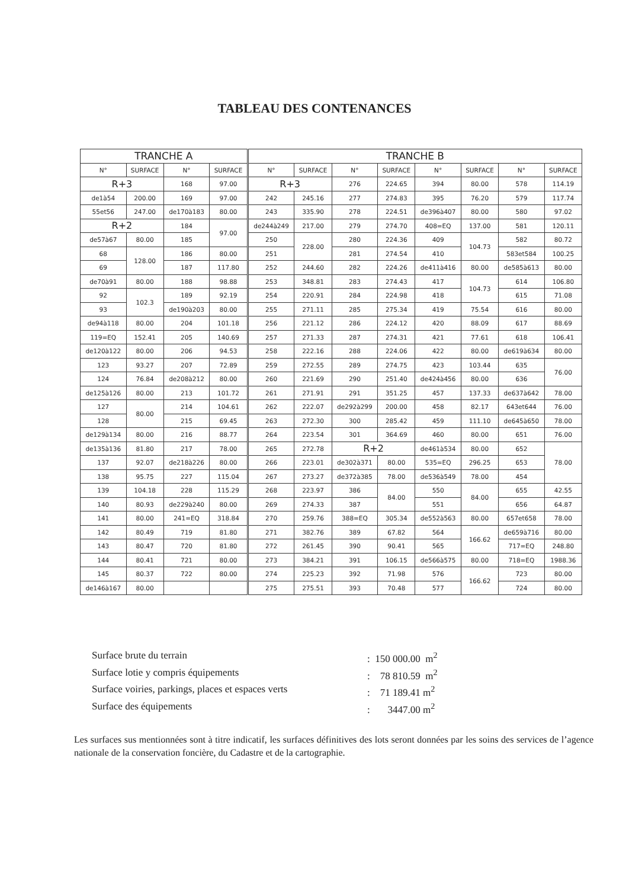TABLEAU DES CONTENANCES
| TRANCHE A | | | | TRANCHE B | | | | | | | |
| --- | --- | --- | --- | --- | --- | --- | --- | --- | --- | --- | --- |
| N° | SURFACE | N° | SURFACE | N° | SURFACE | N° | SURFACE | N° | SURFACE | N° | SURFACE |
| R+3 | | 168 | 97.00 | R+3 | | 276 | 224.65 | 394 | 80.00 | 578 | 114.19 |
| de1à54 | 200.00 | 169 | 97.00 | 242 | 245.16 | 277 | 274.83 | 395 | 76.20 | 579 | 117.74 |
| 55et56 | 247.00 | de170à183 | 80.00 | 243 | 335.90 | 278 | 224.51 | de396à407 | 80.00 | 580 | 97.02 |
| R+2 | | 184 | 97.00 | de244à249 | 217.00 | 279 | 274.70 | 408=EQ | 137.00 | 581 | 120.11 |
| de57à67 | 80.00 | 185 | | 250 | 228.00 | 280 | 224.36 | 409 | 104.73 | 582 | 80.72 |
| 68 | 128.00 | 186 | 80.00 | 251 | | 281 | 274.54 | 410 | | 583et584 | 100.25 |
| 69 | | 187 | 117.80 | 252 | 244.60 | 282 | 224.26 | de411à416 | 80.00 | de585à613 | 80.00 |
| de70à91 | 80.00 | 188 | 98.88 | 253 | 348.81 | 283 | 274.43 | 417 | 104.73 | 614 | 106.80 |
| 92 | 102.3 | 189 | 92.19 | 254 | 220.91 | 284 | 224.98 | 418 | | 615 | 71.08 |
| 93 | | de190à203 | 80.00 | 255 | 271.11 | 285 | 275.34 | 419 | 75.54 | 616 | 80.00 |
| de94à118 | 80.00 | 204 | 101.18 | 256 | 221.12 | 286 | 224.12 | 420 | 88.09 | 617 | 88.69 |
| 119=EQ | 152.41 | 205 | 140.69 | 257 | 271.33 | 287 | 274.31 | 421 | 77.61 | 618 | 106.41 |
| de120à122 | 80.00 | 206 | 94.53 | 258 | 222.16 | 288 | 224.06 | 422 | 80.00 | de619à634 | 80.00 |
| 123 | 93.27 | 207 | 72.89 | 259 | 272.55 | 289 | 274.75 | 423 | 103.44 | 635 | 76.00 |
| 124 | 76.84 | de208à212 | 80.00 | 260 | 221.69 | 290 | 251.40 | de424à456 | 80.00 | 636 | |
| de125à126 | 80.00 | 213 | 101.72 | 261 | 271.91 | 291 | 351.25 | 457 | 137.33 | de637à642 | 78.00 |
| 127 | 80.00 | 214 | 104.61 | 262 | 222.07 | de292à299 | 200.00 | 458 | 82.17 | 643et644 | 76.00 |
| 128 | | 215 | 69.45 | 263 | 272.30 | 300 | 285.42 | 459 | 111.10 | de645à650 | 78.00 |
| de129à134 | 80.00 | 216 | 88.77 | 264 | 223.54 | 301 | 364.69 | 460 | 80.00 | 651 | 76.00 |
| de135à136 | 81.80 | 217 | 78.00 | 265 | 272.78 | R+2 | | de461à534 | 80.00 | 652 | 78.00 |
| 137 | 92.07 | de218à226 | 80.00 | 266 | 223.01 | de302à371 | 80.00 | 535=EQ | 296.25 | 653 | |
| 138 | 95.75 | 227 | 115.04 | 267 | 273.27 | de372à385 | 78.00 | de536à549 | 78.00 | 454 | |
| 139 | 104.18 | 228 | 115.29 | 268 | 223.97 | 386 | 84.00 | 550 | 84.00 | 655 | 42.55 |
| 140 | 80.93 | de229à240 | 80.00 | 269 | 274.33 | 387 | | 551 | | 656 | 64.87 |
| 141 | 80.00 | 241=EQ | 318.84 | 270 | 259.76 | 388=EQ | 305.34 | de552à563 | 80.00 | 657et658 | 78.00 |
| 142 | 80.49 | 719 | 81.80 | 271 | 382.76 | 389 | 67.82 | 564 | 166.62 | de659à716 | 80.00 |
| 143 | 80.47 | 720 | 81.80 | 272 | 261.45 | 390 | 90.41 | 565 | | 717=EQ | 248.80 |
| 144 | 80.41 | 721 | 80.00 | 273 | 384.21 | 391 | 106.15 | de566à575 | 80.00 | 718=EQ | 1988.36 |
| 145 | 80.37 | 722 | 80.00 | 274 | 225.23 | 392 | 71.98 | 576 | 166.62 | 723 | 80.00 |
| de146à167 | 80.00 | | | 275 | 275.51 | 393 | 70.48 | 577 | | 724 | 80.00 |
Surface brute du terrain: 150 000.00 m<sup>2</sup>
Surface lotie y compris équipements: 78 810.59 m<sup>2</sup>
Surface voiries, parkings, places et espaces verts: 71 189.41 m<sup>2</sup>
Surface des équipements: 3447.00 m<sup>2</sup>
Les surfaces sus mentionnées sont à titre indicatif, les surfaces définitives des lots seront données par les soins des services de l’agence nationale de la conservation foncière, du Cadastre et de la cartographie.